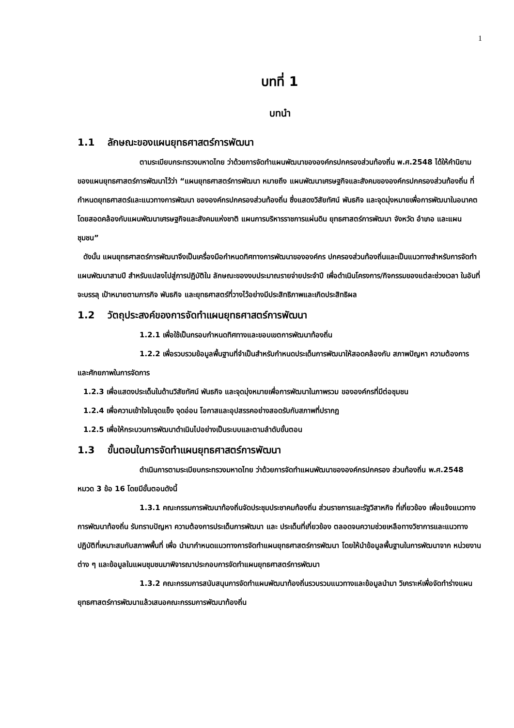1
บทที่ 1
บทนำ
1.1 ลักษณะของแผนยุทธศาสตร์การพัฒนา
ตามระเบียบกระทรวงมหาดไทย ว่าด้วยการจัดทำแผนพัฒนาขององค์กรปกครองส่วนท้องถิ่น พ.ศ.2548 ได้ให้คำนิยามของแผนยุทธศาสตร์การพัฒนาไว้ว่า “แผนยุทธศาสตร์การพัฒนา หมายถึง แผนพัฒนาเศรษฐกิจและสังคมขององค์กรปกครองส่วนท้องถิ่น ที่กำหนดยุทธศาสตร์และแนวทางการพัฒนา ขององค์กรปกครองส่วนท้องถิ่น ซึ่งแสดงวิสัยทัศน์ พันธกิจ และจุดมุ่งหมายเพื่อการพัฒนาในอนาคต โดยสอดคล้องกับแผนพัฒนาเศรษฐกิจและสังคมแห่งชาติ แผนการบริหารราชการแผ่นดิน ยุทธศาสตร์การพัฒนา จังหวัด อำเภอ และแผนชุมชน”
ดังนั้น แผนยุทธศาสตร์การพัฒนาจึงเป็นเครื่องมือกำหนดทิศทางการพัฒนาขององค์กร ปกครองส่วนท้องถิ่นและเป็นแนวทางสำหรับการจัดทำแผนพัฒนาสามปี สำหรับแปลงไปสู่การปฏิบัติใน ลักษณะของงบประมาณรายจ่ายประจำปี เพื่อดำเนินโครงการ/กิจกรรมของแต่ละช่วงเวลา ในอันที่จะบรรลุ เป้าหมายตามภารกิจ พันธกิจ และยุทธศาสตร์ที่วางไว้อย่างมีประสิทธิภาพและเกิดประสิทธิผล
1.2 วัตถุประสงค์ของการจัดทำแผนยุทธศาสตร์การพัฒนา
1.2.1 เพื่อใช้เป็นกรอบกำหนดทิศทางและขอบเขตการพัฒนาท้องถิ่น
1.2.2 เพื่อรวบรวมข้อมูลพื้นฐานที่จำเป็นสำหรับกำหนดประเด็นการพัฒนาให้สอดคล้องกับ สภาพปัญหา ความต้องการ และศักยภาพในการจัดการ
1.2.3 เพื่อแสดงประเด็นในด้านวิสัยทัศน์ พันธกิจ และจุดมุ่งหมายเพื่อการพัฒนาในภาพรวม ขององค์กรที่มีต่อชุมชน
1.2.4 เพื่อความเข้าใจในจุดแข็ง จุดอ่อน โอกาสและอุปสรรคอย่างสอดรับกับสภาพที่ปรากฏ
1.2.5 เพื่อให้กระบวนการพัฒนาดำเนินไปอย่างเป็นระบบและตามลำดับขั้นตอน
1.3 ขั้นตอนในการจัดทำแผนยุทธศาสตร์การพัฒนา
ดำเนินการตามระเบียบกระทรวงมหาดไทย ว่าด้วยการจัดทำแผนพัฒนาขององค์กรปกครอง ส่วนท้องถิ่น พ.ศ.2548 หมวด 3 ข้อ 16 โดยมีขั้นตอนดังนี้
1.3.1 คณะกรรมการพัฒนาท้องถิ่นจัดประชุมประชาคมท้องถิ่น ส่วนราชการและรัฐวิสาหกิจ ที่เกี่ยวข้อง เพื่อแจ้งแนวทางการพัฒนาท้องถิ่น รับทราบปัญหา ความต้องการประเด็นการพัฒนา และ ประเด็นที่เกี่ยวข้อง ตลอดจนความช่วยเหลือทางวิชาการและแนวทางปฏิบัติที่เหมาะสมกับสภาพพื้นที่ เพื่อ นำมากำหนดแนวทางการจัดทำแผนยุทธศาสตร์การพัฒนา โดยให้นำข้อมูลพื้นฐานในการพัฒนาจาก หน่วยงานต่าง ๆ และข้อมูลในแผนชุมชนมาพิจารณาประกอบการจัดทำแผนยุทธศาสตร์การพัฒนา
1.3.2 คณะกรรมการสนับสนุนการจัดทำแผนพัฒนาท้องถิ่นรวบรวมแนวทางและข้อมูลนำมา วิเคราะห์เพื่อจัดทำร่างแผนยุทธศาสตร์การพัฒนาแล้วเสนอคณะกรรมการพัฒนาท้องถิ่น